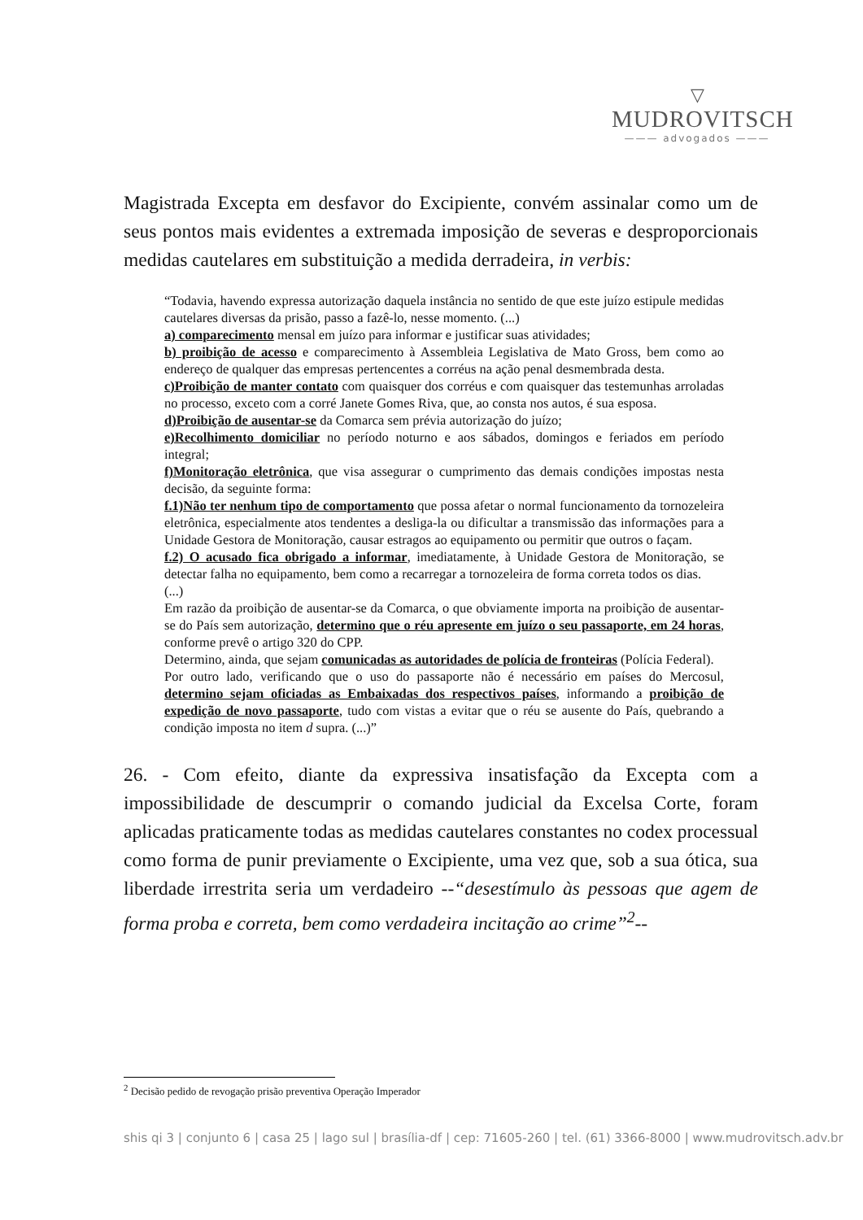▽
MUDROVITSCH
——— advogados ———
Magistrada Excepta em desfavor do Excipiente, convém assinalar como um de seus pontos mais evidentes a extremada imposição de severas e desproporcionais medidas cautelares em substituição a medida derradeira, in verbis:
“Todavia, havendo expressa autorização daquela instância no sentido de que este juízo estipule medidas cautelares diversas da prisão, passo a fazê-lo, nesse momento. (...)
a) comparecimento mensal em juízo para informar e justificar suas atividades;
b) proibição de acesso e comparecimento à Assembleia Legislativa de Mato Gross, bem como ao endereço de qualquer das empresas pertencentes a corréus na ação penal desmembrada desta.
c)Proibição de manter contato com quaisquer dos corréus e com quaisquer das testemunhas arroladas no processo, exceto com a corré Janete Gomes Riva, que, ao consta nos autos, é sua esposa.
d)Proibição de ausentar-se da Comarca sem prévia autorização do juízo;
e)Recolhimento domiciliar no período noturno e aos sábados, domingos e feriados em período integral;
f)Monitoração eletrônica, que visa assegurar o cumprimento das demais condições impostas nesta decisão, da seguinte forma:
f.1)Não ter nenhum tipo de comportamento que possa afetar o normal funcionamento da tornozeleira eletrônica, especialmente atos tendentes a desliga-la ou dificultar a transmissão das informações para a Unidade Gestora de Monitoração, causar estragos ao equipamento ou permitir que outros o façam.
f.2) O acusado fica obrigado a informar, imediatamente, à Unidade Gestora de Monitoração, se detectar falha no equipamento, bem como a recarregar a tornozeleira de forma correta todos os dias.
(...)
Em razão da proibição de ausentar-se da Comarca, o que obviamente importa na proibição de ausentar-se do País sem autorização, determino que o réu apresente em juízo o seu passaporte, em 24 horas, conforme prevê o artigo 320 do CPP.
Determino, ainda, que sejam comunicadas as autoridades de polícia de fronteiras (Polícia Federal).
Por outro lado, verificando que o uso do passaporte não é necessário em países do Mercosul, determino sejam oficiadas as Embaixadas dos respectivos países, informando a proibição de expedição de novo passaporte, tudo com vistas a evitar que o réu se ausente do País, quebrando a condição imposta no item d supra. (...)”
26. - Com efeito, diante da expressiva insatisfação da Excepta com a impossibilidade de descumprir o comando judicial da Excelsa Corte, foram aplicadas praticamente todas as medidas cautelares constantes no codex processual como forma de punir previamente o Excipiente, uma vez que, sob a sua ótica, sua liberdade irrestrita seria um verdadeiro --“desestímulo às pessoas que agem de forma proba e correta, bem como verdadeira incitação ao crime”<sup>2</sup>--
<sup>2</sup> Decisão pedido de revogação prisão preventiva Operação Imperador
shis qi 3 | conjunto 6 | casa 25 | lago sul | brasília-df | cep: 71605-260 | tel. (61) 3366-8000 | www.mudrovitsch.adv.br